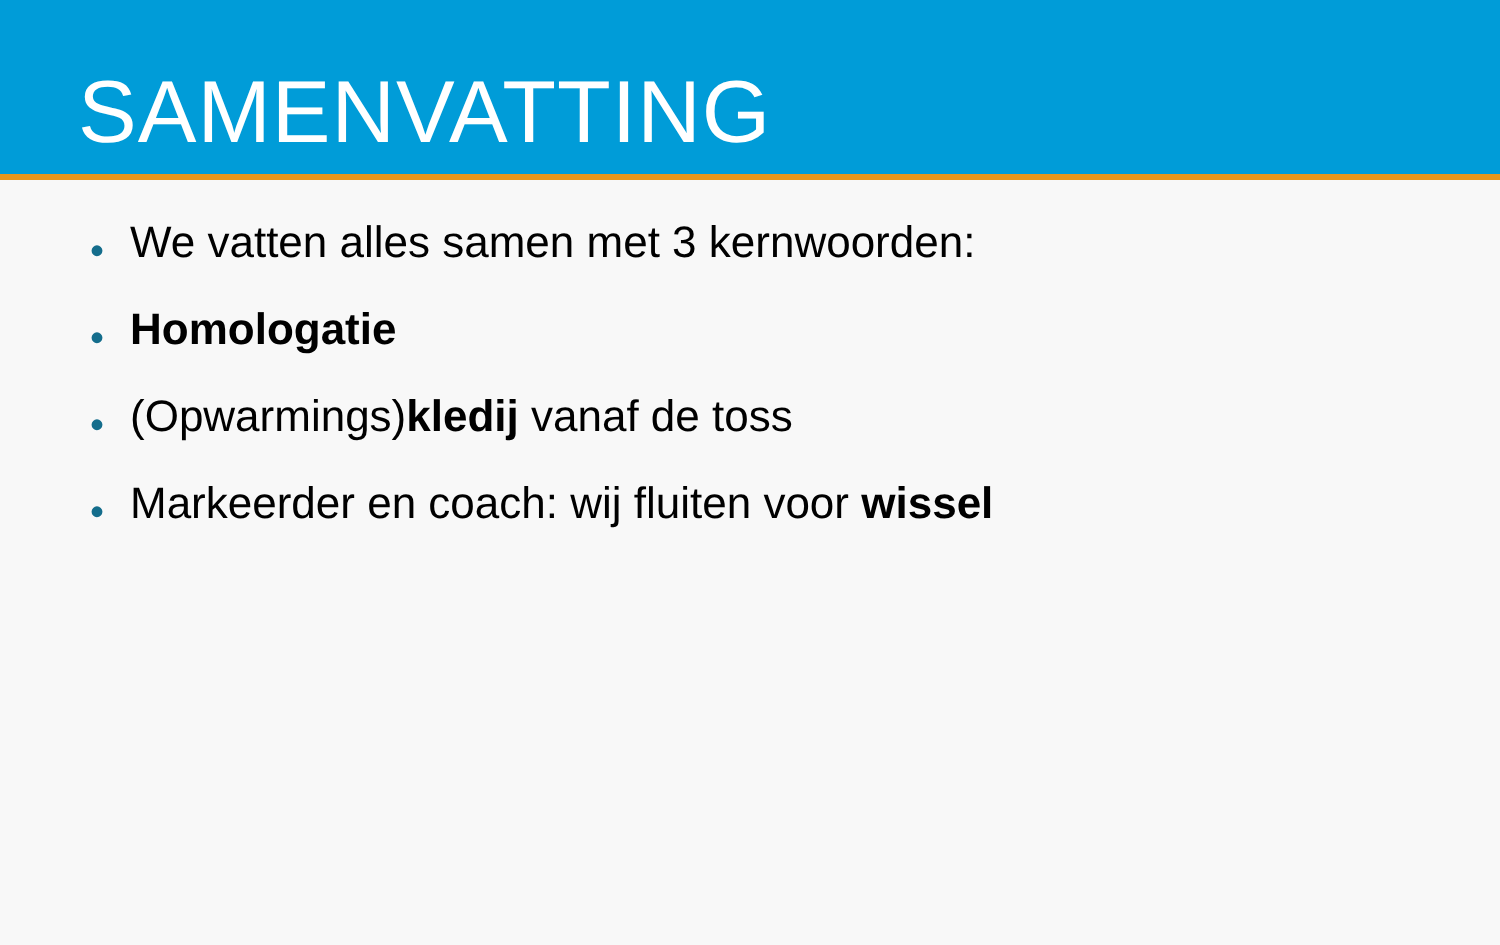SAMENVATTING
• We vatten alles samen met 3 kernwoorden:
• Homologatie
• (Opwarmings)kledij vanaf de toss
• Markeerder en coach: wij fluiten voor wissel